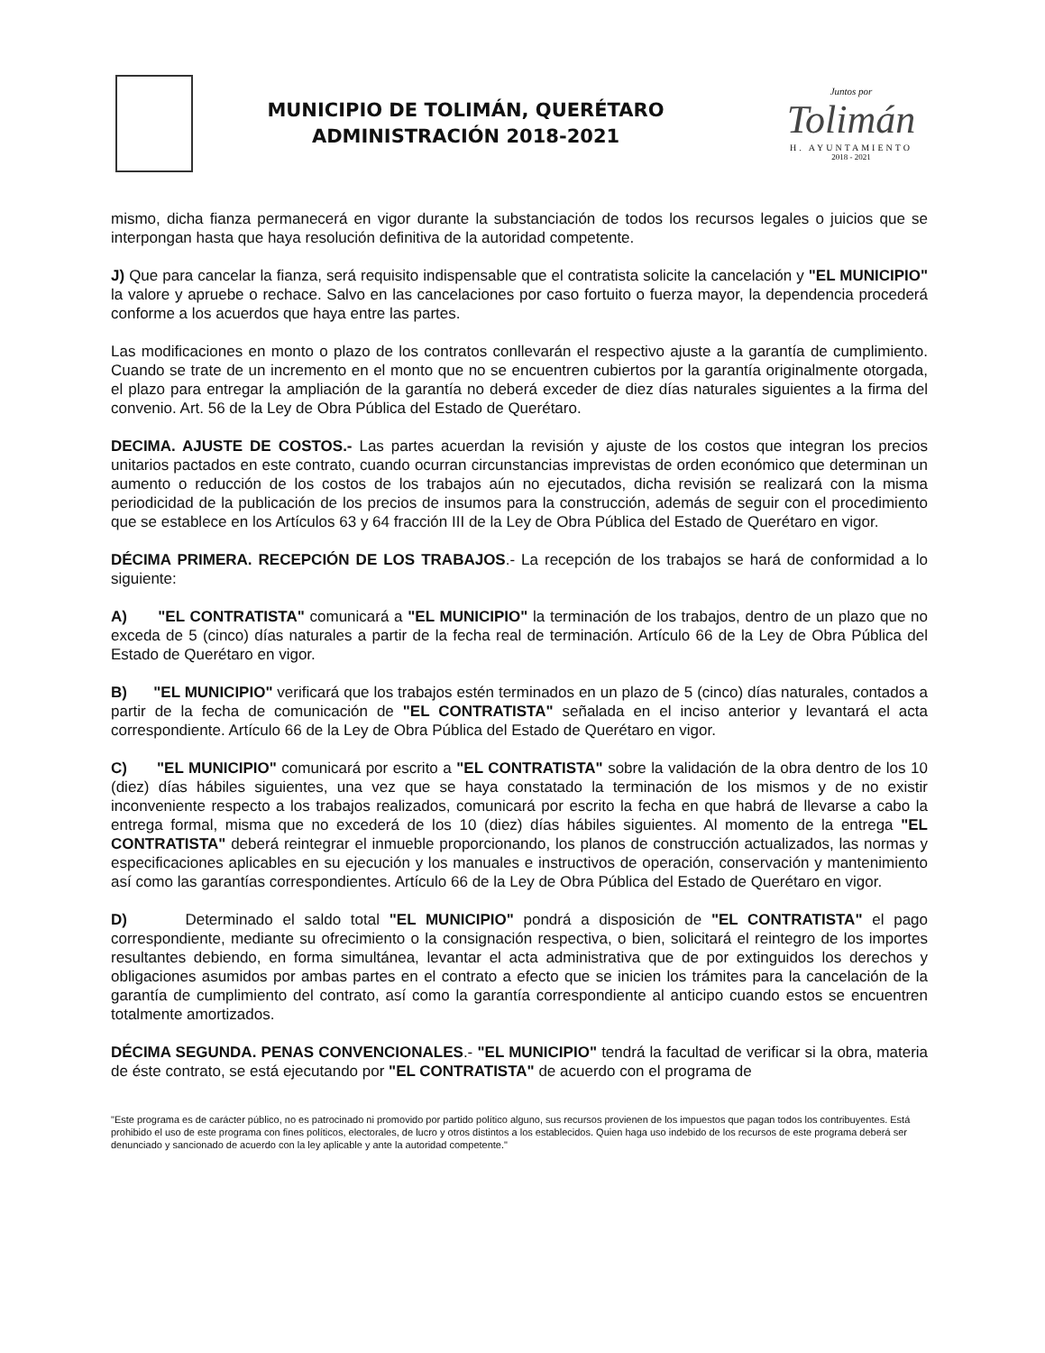MUNICIPIO DE TOLIMÁN, QUERÉTARO
ADMINISTRACIÓN 2018-2021
Juntos por
Tolimán
H. AYUNTAMIENTO
2018 - 2021
mismo, dicha fianza permanecerá en vigor durante la substanciación de todos los recursos legales o juicios que se interpongan hasta que haya resolución definitiva de la autoridad competente.
J) Que para cancelar la fianza, será requisito indispensable que el contratista solicite la cancelación y "EL MUNICIPIO" la valore y apruebe o rechace. Salvo en las cancelaciones por caso fortuito o fuerza mayor, la dependencia procederá conforme a los acuerdos que haya entre las partes.
Las modificaciones en monto o plazo de los contratos conllevarán el respectivo ajuste a la garantía de cumplimiento. Cuando se trate de un incremento en el monto que no se encuentren cubiertos por la garantía originalmente otorgada, el plazo para entregar la ampliación de la garantía no deberá exceder de diez días naturales siguientes a la firma del convenio. Art. 56 de la Ley de Obra Pública del Estado de Querétaro.
DECIMA. AJUSTE DE COSTOS.- Las partes acuerdan la revisión y ajuste de los costos que integran los precios unitarios pactados en este contrato, cuando ocurran circunstancias imprevistas de orden económico que determinan un aumento o reducción de los costos de los trabajos aún no ejecutados, dicha revisión se realizará con la misma periodicidad de la publicación de los precios de insumos para la construcción, además de seguir con el procedimiento que se establece en los Artículos 63 y 64 fracción III de la Ley de Obra Pública del Estado de Querétaro en vigor.
DÉCIMA PRIMERA. RECEPCIÓN DE LOS TRABAJOS.- La recepción de los trabajos se hará de conformidad a lo siguiente:
A) "EL CONTRATISTA" comunicará a "EL MUNICIPIO" la terminación de los trabajos, dentro de un plazo que no exceda de 5 (cinco) días naturales a partir de la fecha real de terminación. Artículo 66 de la Ley de Obra Pública del Estado de Querétaro en vigor.
B) "EL MUNICIPIO" verificará que los trabajos estén terminados en un plazo de 5 (cinco) días naturales, contados a partir de la fecha de comunicación de "EL CONTRATISTA" señalada en el inciso anterior y levantará el acta correspondiente. Artículo 66 de la Ley de Obra Pública del Estado de Querétaro en vigor.
C) "EL MUNICIPIO" comunicará por escrito a "EL CONTRATISTA" sobre la validación de la obra dentro de los 10 (diez) días hábiles siguientes, una vez que se haya constatado la terminación de los mismos y de no existir inconveniente respecto a los trabajos realizados, comunicará por escrito la fecha en que habrá de llevarse a cabo la entrega formal, misma que no excederá de los 10 (diez) días hábiles siguientes. Al momento de la entrega "EL CONTRATISTA" deberá reintegrar el inmueble proporcionando, los planos de construcción actualizados, las normas y especificaciones aplicables en su ejecución y los manuales e instructivos de operación, conservación y mantenimiento así como las garantías correspondientes. Artículo 66 de la Ley de Obra Pública del Estado de Querétaro en vigor.
D) Determinado el saldo total "EL MUNICIPIO" pondrá a disposición de "EL CONTRATISTA" el pago correspondiente, mediante su ofrecimiento o la consignación respectiva, o bien, solicitará el reintegro de los importes resultantes debiendo, en forma simultánea, levantar el acta administrativa que de por extinguidos los derechos y obligaciones asumidos por ambas partes en el contrato a efecto que se inicien los trámites para la cancelación de la garantía de cumplimiento del contrato, así como la garantía correspondiente al anticipo cuando estos se encuentren totalmente amortizados.
DÉCIMA SEGUNDA. PENAS CONVENCIONALES.- "EL MUNICIPIO" tendrá la facultad de verificar si la obra, materia de éste contrato, se está ejecutando por "EL CONTRATISTA" de acuerdo con el programa de
"Este programa es de carácter público, no es patrocinado ni promovido por partido político alguno, sus recursos provienen de los impuestos que pagan todos los contribuyentes. Está prohibido el uso de este programa con fines políticos, electorales, de lucro y otros distintos a los establecidos. Quien haga uso indebido de los recursos de este programa deberá ser denunciado y sancionado de acuerdo con la ley aplicable y ante la autoridad competente."